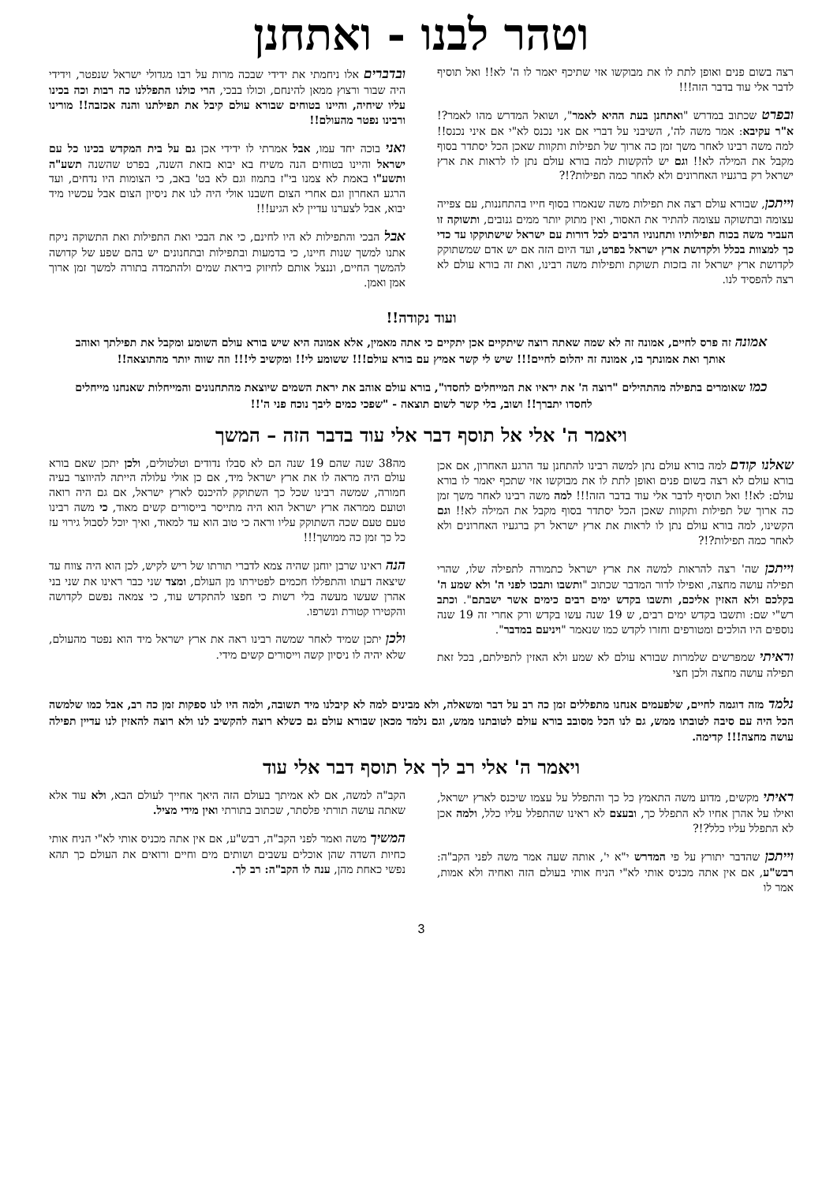וטהר לבנו - ואתחנן
רצה בשום פנים ואופן לתת לו את מבוקשו אזי שתיכף יאמר לו ה' לא!! ואל תוסיף לדבר אלי עוד בדבר הזה!!!
ובפרט שכתוב במדרש "ואתחנן בעת ההיא לאמר", ושואל המדרש מהו לאמר?! א"ר עקיבא: אמר משה לה', השיבני על דברי אם אני נכנס לא"י אם איני נכנס!! למה משה רבינו לאחר משך זמן כה ארוך של תפילות ותקוות שאכן הכל יסתדר בסוף מקבל את המילה לא!! וגם יש להקשות למה בורא עולם נתן לו לראות את ארץ ישראל רק ברגעיו האחרונים ולא לאחר כמה תפילות?!?
וייתכן, שבורא עולם רצה את תפילות משה שנאמרו בסוף חייו בהתחננות, עם צפייה עצומה ובתשוקה עצומה להתיר את האסור, ואין מתוק יותר ממים גנובים, ותשוקה זו העביר משה בכוח תפילותיו ותחנוניו הרבים לכל דורות עם ישראל שישתוקקו עד כדי כך למצוות בכלל ולקדושת ארץ ישראל בפרט, ועד היום הזה אם יש אדם שמשתוקק לקדושת ארץ ישראל זה בזכות תשוקת ותפילות משה רבינו, ואת זה בורא עולם לא רצה להפסיד לנו.
ובדברים אלו ניחמתי את ידידי שבכה מרות על רבו מגדולי ישראל שנפטר, וידידי היה שבור ורצוץ ממאן להינחם, וכולו בבכי, הרי כולנו התפללנו כה רבות וכה בכינו עליו שיחיה, והיינו בטוחים שבורא עולם קיבל את תפילתנו והנה אכזבה!! מורינו ורבינו נפטר מהעולם!!
ואני בוכה יחד עמו, אבל אמרתי לו ידידי אכן גם על בית המקדש בכינו כל עם ישראל והיינו בטוחים הנה משיח בא יבוא בזאת השנה, בפרט שהשנה תשע"ה ותשע"ו באמת לא צמנו בי"ז בתמוז וגם לא בט' באב, כי הצומות היו נדחים, ועד הרגע האחרון וגם אחרי הצום חשבנו אולי היה לנו את ניסיון הצום אבל עכשיו מיד יבוא, אבל לצערנו עדיין לא הגיע!!!
אבל הבכי והתפילות לא היו לחינם, כי את הבכי ואת התפילות ואת התשוקה ניקח אתנו למשך שנות חיינו, כי בדמעות ובתפילות ובתחנונים יש בהם שפע של קדושה להמשך החיים, וננצל אותם לחיזוק ביראת שמים ולהתמדה בתורה למשך זמן ארוך אמן ואמן.
ועוד נקודה!!
אמונה זה פרס לחיים, אמונה זה לא שמה שאתה רוצה שיתקיים אכן יתקיים כי אתה מאמין, אלא אמונה היא שיש בורא עולם השומע ומקבל את תפילתך ואוהב אותך ואת אמונתך בו, אמונה זה יהלום לחיים!!! שיש לי קשר אמיץ עם בורא עולם!!! ששומע לי!! ומקשיב לי!!! וזה שווה יותר מהתוצאה!!
כמו שאומרים בתפילה מהתהילים "רוצה ה' את יראיו את המייחלים לחסדו", בורא עולם אוהב את יראת השמים שיוצאת מהתחנונים והמייחלות שאנחנו מייחלים לחסדו יתברך!! ושוב, בלי קשר לשום תוצאה - "שפכי כמים ליבך נוכח פני ה'!!
ויאמר ה' אלי אל תוסף דבר אלי עוד בדבר הזה – המשך
שאלנו קודם למה בורא עולם נתן למשה רבינו להתחנן עד הרגע האחרון, אם אכן בורא עולם לא רצה בשום פנים ואופן לתת לו את מבוקשו אזי שתכף יאמר לו בורא עולם: לא!! ואל תוסיף לדבר אלי עוד בדבר הזה!!! למה משה רבינו לאחר משך זמן כה ארוך של תפילות ותקוות שאכן הכל יסתדר בסוף מקבל את המילה לא!! וגם הקשינו, למה בורא עולם נתן לו לראות את ארץ ישראל רק ברגעיו האחרונים ולא לאחר כמה תפילות?!?
וייתכן שה' רצה להראות למשה את ארץ ישראל כתמורה לתפילה שלו, שהרי תפילה עושה מחצה, ואפילו לדור המדבר שכתוב "ותשבו ותבכו לפני ה' ולא שמע ה' בקלכם ולא האזין אליכם, ותשבו בקדש ימים רבים כימים אשר ישבתם". וכתב רש"י שם: ותשבו בקדש ימים רבים, ש 19 שנה עשו בקדש ורק אחרי זה 19 שנה נוספים היו הולכים ומטורפים וחזרו לקדש כמו שנאמר "ויניעם במדבר".
וראיתי שמפרשים שלמרות שבורא עולם לא שמע ולא האזין לתפילתם, בכל זאת תפילה עושה מחצה ולכן חצי
מה38 שנה שהם 19 שנה הם לא סבלו נדודים וטלטולים, ולכן יתכן שאם בורא עולם היה מראה לו את ארץ ישראל מיד, אם כן אולי עלולה הייתה להיווצר בעיה חמורה, שמשה רבינו שכל כך השתוקק להיכנס לארץ ישראל, אם גם היה רואה וטועם ממראה ארץ ישראל הוא היה מתייסר בייסורים קשים מאוד, כי משה רבינו טעם טעם שכה השתוקק עליו וראה כי טוב הוא עד למאוד, ואיך יוכל לסבול גירוי עז כל כך זמן כה ממושך!!!
הנה ראינו שרבן יוחנן שהיה צמא לדברי תורתו של ריש לקיש, לכן הוא היה צווח עד שיצאה דעתו והתפללו חכמים לפטירתו מן העולם, ומצד שני כבר ראינו את שני בני אהרן שעשו מעשה בלי רשות כי חפצו להתקדש עוד, כי צמאה נפשם לקדושה והקטירו קטורת ונשרפו.
ולכן יתכן שמיד לאחר שמשה רבינו ראה את ארץ ישראל מיד הוא נפטר מהעולם, שלא יהיה לו ניסיון קשה וייסורים קשים מידי.
נלמד מזה דוגמה לחיים, שלפעמים אנחנו מתפללים זמן כה רב על דבר ומשאלה, ולא מבינים למה לא קיבלנו מיד תשובה, ולמה היו לנו ספקות זמן כה רב, אבל כמו שלמשה הכל היה עם סיבה לטובתו ממש, גם לנו הכל מסובב בורא עולם לטובתנו ממש, וגם נלמד מכאן שבורא עולם גם כשלא רוצה להקשיב לנו ולא רוצה להאזין לנו עדיין תפילה עושה מחצה!!! קדימה.
ויאמר ה' אלי רב לך אל תוסף דבר אלי עוד
ראיתי מקשים, מדוע משה התאמץ כל כך והתפלל על עצמו שיכנס לארץ ישראל, ואילו על אהרן אחיו לא התפלל כך, ובעצם לא ראינו שהתפלל עליו כלל, ולמה אכן לא התפלל עליו כלל?!?
וייתכן שהדבר יתורץ על פי המדרש י"א י', אותה שעה אמר משה לפני הקב"ה: רבש"ע, אם אין אתה מכניס אותי לא"י הניח אותי בעולם הזה ואחיה ולא אמות, אמר לו
הקב"ה למשה, אם לא אמיתך בעולם הזה היאך אחייך לעולם הבא, ולא עוד אלא שאתה עושה תורתי פלסתר, שכתוב בתורתי ואין מידי מציל.
המשיך משה ואמר לפני הקב"ה, רבש"ע, אם אין אתה מכניס אותי לא"י הניח אותי כחיות השדה שהן אוכלים עשבים ושותים מים וחיים ורואים את העולם כך תהא נפשי כאחת מהן, ענה לו הקב"ה: רב לך.
3